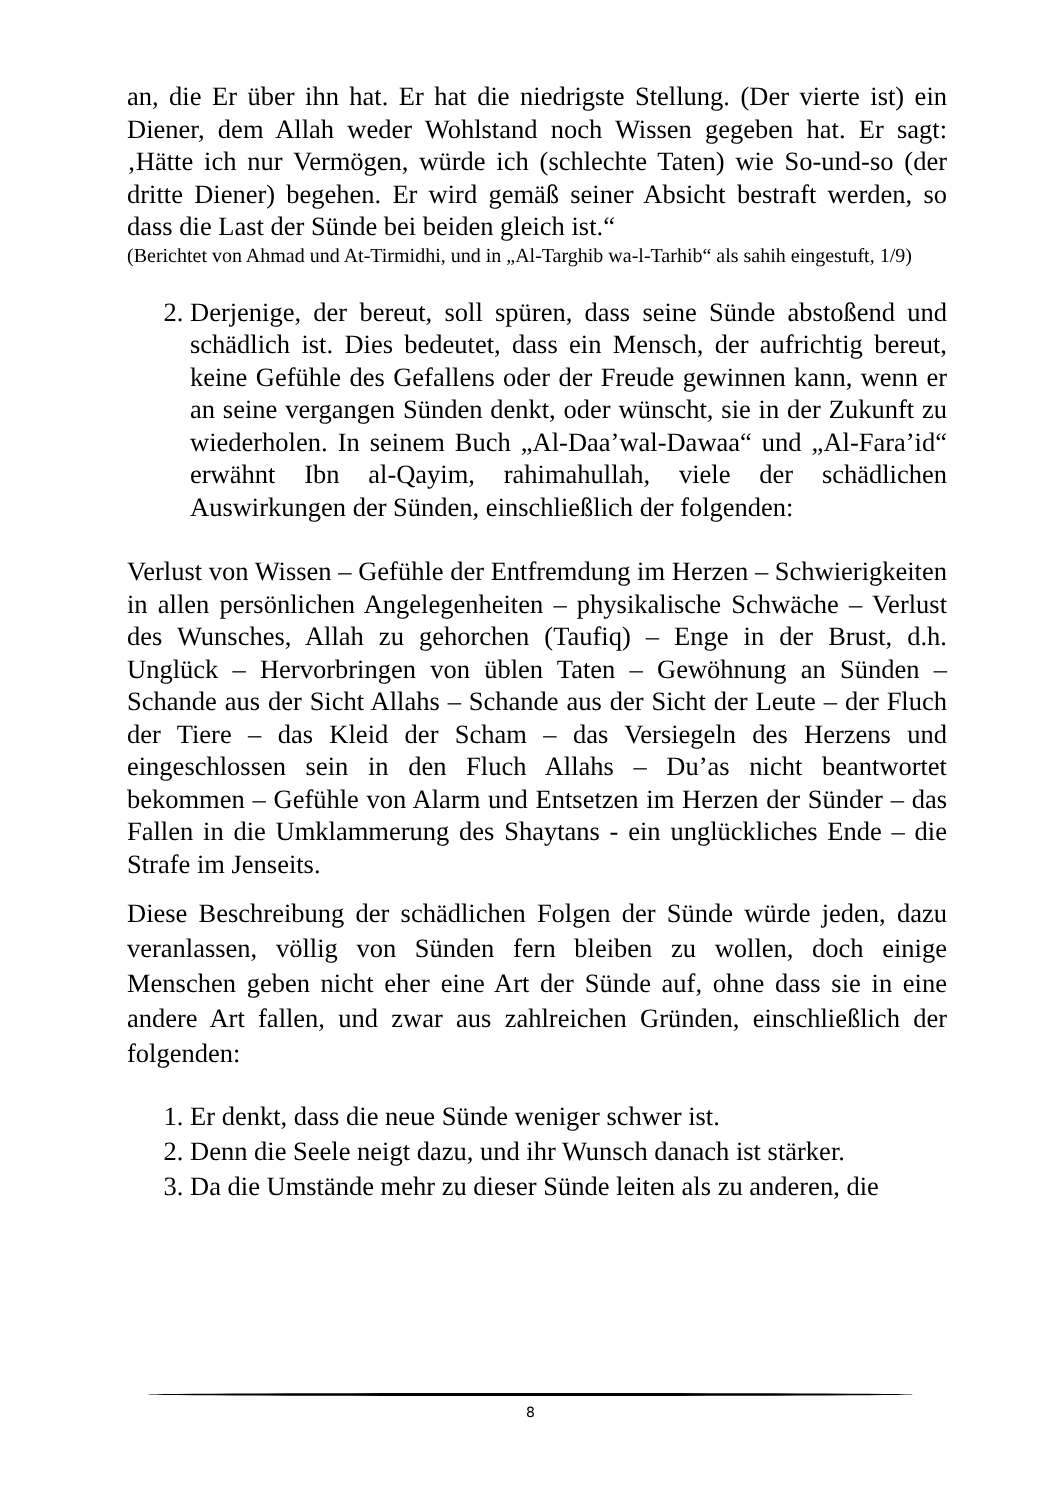an, die Er über ihn hat. Er hat die niedrigste Stellung. (Der vierte ist) ein Diener, dem Allah weder Wohlstand noch Wissen gegeben hat. Er sagt: ‚Hätte ich nur Vermögen, würde ich (schlechte Taten) wie So-und-so (der dritte Diener) begehen. Er wird gemäß seiner Absicht bestraft werden, so dass die Last der Sünde bei beiden gleich ist.“
(Berichtet von Ahmad und At-Tirmidhi, und in „Al-Targhib wa-l-Tarhib“ als sahih eingestuft, 1/9)
2. Derjenige, der bereut, soll spüren, dass seine Sünde abstoßend und schädlich ist. Dies bedeutet, dass ein Mensch, der aufrichtig bereut, keine Gefühle des Gefallens oder der Freude gewinnen kann, wenn er an seine vergangen Sünden denkt, oder wünscht, sie in der Zukunft zu wiederholen. In seinem Buch „Al-Daa’wal-Dawaa“ und „Al-Fara’id“ erwähnt Ibn al-Qayim, rahimahullah, viele der schädlichen Auswirkungen der Sünden, einschließlich der folgenden:
Verlust von Wissen – Gefühle der Entfremdung im Herzen – Schwierigkeiten in allen persönlichen Angelegenheiten – physikalische Schwäche – Verlust des Wunsches, Allah zu gehorchen (Taufiq) – Enge in der Brust, d.h. Unglück – Hervorbringen von üblen Taten – Gewöhnung an Sünden – Schande aus der Sicht Allahs – Schande aus der Sicht der Leute – der Fluch der Tiere – das Kleid der Scham – das Versiegeln des Herzens und eingeschlossen sein in den Fluch Allahs – Du’as nicht beantwortet bekommen – Gefühle von Alarm und Entsetzen im Herzen der Sünder – das Fallen in die Umklammerung des Shaytans - ein unglückliches Ende – die Strafe im Jenseits.
Diese Beschreibung der schädlichen Folgen der Sünde würde jeden, dazu veranlassen, völlig von Sünden fern bleiben zu wollen, doch einige Menschen geben nicht eher eine Art der Sünde auf, ohne dass sie in eine andere Art fallen, und zwar aus zahlreichen Gründen, einschließlich der folgenden:
1. Er denkt, dass die neue Sünde weniger schwer ist.
2. Denn die Seele neigt dazu, und ihr Wunsch danach ist stärker.
3. Da die Umstände mehr zu dieser Sünde leiten als zu anderen, die
8